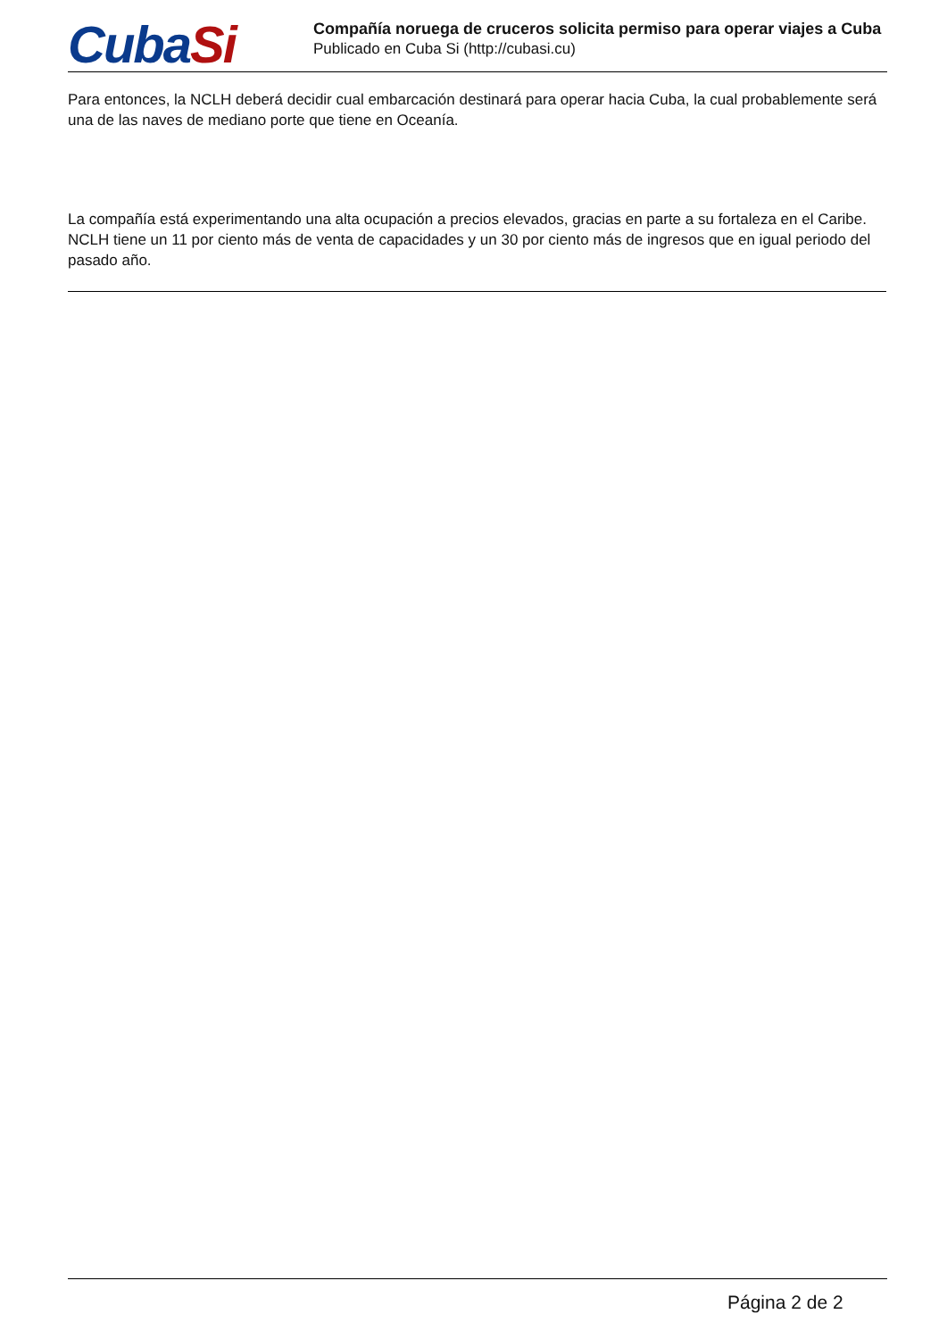CubaSi
Compañía noruega de cruceros solicita permiso para operar viajes a Cuba
Publicado en Cuba Si (http://cubasi.cu)
Para entonces, la NCLH deberá decidir cual embarcación destinará para operar hacia Cuba, la cual probablemente será una de las naves de mediano porte que tiene en Oceanía.
La compañía está experimentando una alta ocupación a precios elevados, gracias en parte a su fortaleza en el Caribe. NCLH tiene un 11 por ciento más de venta de capacidades y un 30 por ciento más de ingresos que en igual periodo del pasado año.
Página 2 de 2